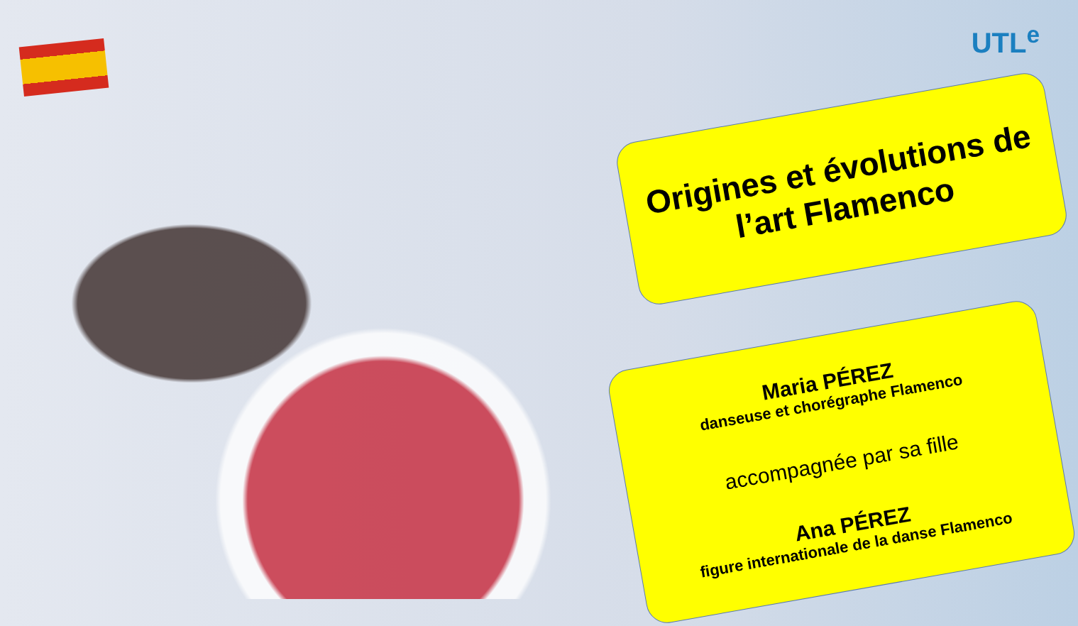UTL<sup>e</sup>
Origines et évolutions de l’art Flamenco
Maria PÉREZ
danseuse et chorégraphe Flamenco
accompagnée par sa fille
Ana PÉREZ
figure internationale de la danse Flamenco